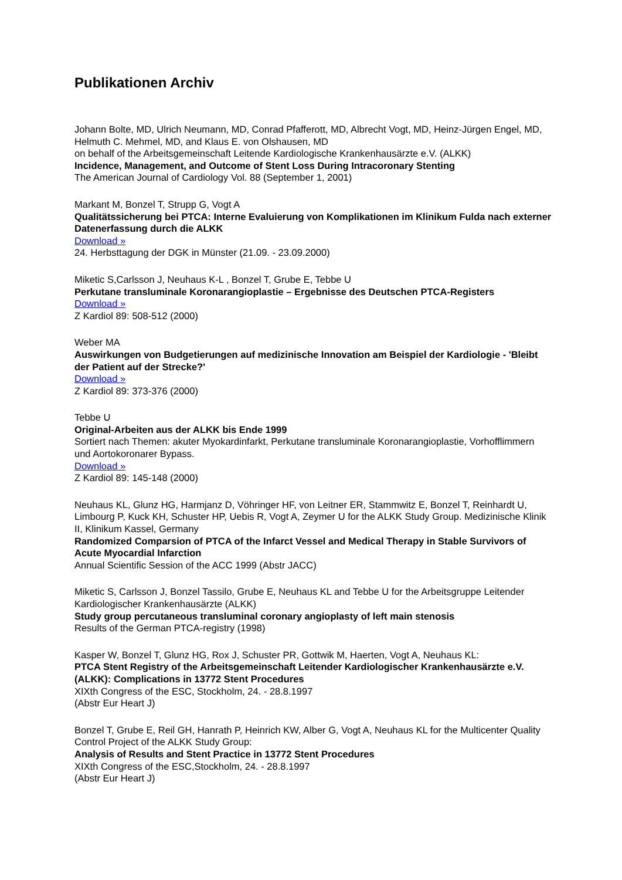Publikationen Archiv
Johann Bolte, MD, Ulrich Neumann, MD, Conrad Pfafferott, MD, Albrecht Vogt, MD, Heinz-Jürgen Engel, MD, Helmuth C. Mehmel, MD, and Klaus E. von Olshausen, MD
on behalf of the Arbeitsgemeinschaft Leitende Kardiologische Krankenhausärzte e.V. (ALKK)
Incidence, Management, and Outcome of Stent Loss During Intracoronary Stenting
The American Journal of Cardiology Vol. 88 (September 1, 2001)
Markant M, Bonzel T, Strupp G, Vogt A
Qualitätssicherung bei PTCA: Interne Evaluierung von Komplikationen im Klinikum Fulda nach externer Datenerfassung durch die ALKK
Download »
24. Herbsttagung der DGK in Münster (21.09. - 23.09.2000)
Miketic S,Carlsson J, Neuhaus K-L , Bonzel T, Grube E, Tebbe U
Perkutane transluminale Koronarangioplastie – Ergebnisse des Deutschen PTCA-Registers
Download »
Z Kardiol 89: 508-512 (2000)
Weber MA
Auswirkungen von Budgetierungen auf medizinische Innovation am Beispiel der Kardiologie - 'Bleibt der Patient auf der Strecke?'
Download »
Z Kardiol 89: 373-376 (2000)
Tebbe U
Original-Arbeiten aus der ALKK bis Ende 1999
Sortiert nach Themen: akuter Myokardinfarkt, Perkutane transluminale Koronarangioplastie, Vorhofflimmern und Aortokoronarer Bypass.
Download »
Z Kardiol 89: 145-148 (2000)
Neuhaus KL, Glunz HG, Harmjanz D, Vöhringer HF, von Leitner ER, Stammwitz E, Bonzel T, Reinhardt U, Limbourg P, Kuck KH, Schuster HP, Uebis R, Vogt A, Zeymer U for the ALKK Study Group. Medizinische Klinik II, Klinikum Kassel, Germany
Randomized Comparsion of PTCA of the Infarct Vessel and Medical Therapy in Stable Survivors of Acute Myocardial Infarction
Annual Scientific Session of the ACC 1999 (Abstr JACC)
Miketic S, Carlsson J, Bonzel Tassilo, Grube E, Neuhaus KL and Tebbe U for the Arbeitsgruppe Leitender Kardiologischer Krankenhausärzte (ALKK)
Study group percutaneous transluminal coronary angioplasty of left main stenosis
Results of the German PTCA-registry (1998)
Kasper W, Bonzel T, Glunz HG, Rox J, Schuster PR, Gottwik M, Haerten, Vogt A, Neuhaus KL:
PTCA Stent Registry of the Arbeitsgemeinschaft Leitender Kardiologischer Krankenhausärzte e.V. (ALKK): Complications in 13772 Stent Procedures
XIXth Congress of the ESC, Stockholm, 24. - 28.8.1997
(Abstr Eur Heart J)
Bonzel T, Grube E, Reil GH, Hanrath P, Heinrich KW, Alber G, Vogt A, Neuhaus KL for the Multicenter Quality Control Project of the ALKK Study Group:
Analysis of Results and Stent Practice in 13772 Stent Procedures
XIXth Congress of the ESC,Stockholm, 24. - 28.8.1997
(Abstr Eur Heart J)